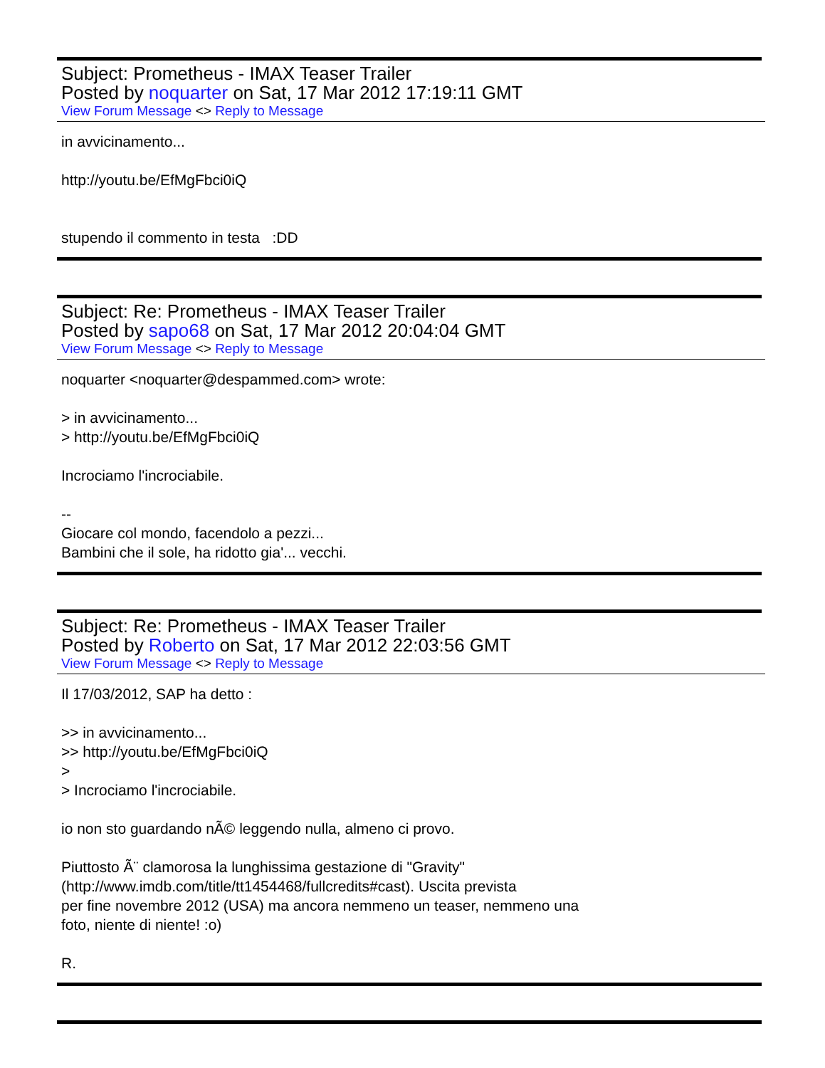Subject: Prometheus - IMAX Teaser Trailer
Posted by noquarter on Sat, 17 Mar 2012 17:19:11 GMT
View Forum Message <> Reply to Message
in avvicinamento...
http://youtu.be/EfMgFbci0iQ
stupendo il commento in testa :DD
Subject: Re: Prometheus - IMAX Teaser Trailer
Posted by sapo68 on Sat, 17 Mar 2012 20:04:04 GMT
View Forum Message <> Reply to Message
noquarter <noquarter@despammed.com> wrote:
> in avvicinamento...
> http://youtu.be/EfMgFbci0iQ
Incrociamo l'incrociabile.
--
Giocare col mondo, facendolo a pezzi...
Bambini che il sole, ha ridotto gia'... vecchi.
Subject: Re: Prometheus - IMAX Teaser Trailer
Posted by Roberto on Sat, 17 Mar 2012 22:03:56 GMT
View Forum Message <> Reply to Message
Il 17/03/2012, SAP ha detto :
>> in avvicinamento...
>> http://youtu.be/EfMgFbci0iQ
>
> Incrociamo l'incrociabile.
io non sto guardando nÃ© leggendo nulla, almeno ci provo.
Piuttosto Ã¨ clamorosa la lunghissima gestazione di "Gravity"
(http://www.imdb.com/title/tt1454468/fullcredits#cast). Uscita prevista
per fine novembre 2012 (USA) ma ancora nemmeno un teaser, nemmeno una
foto, niente di niente! :o)
R.